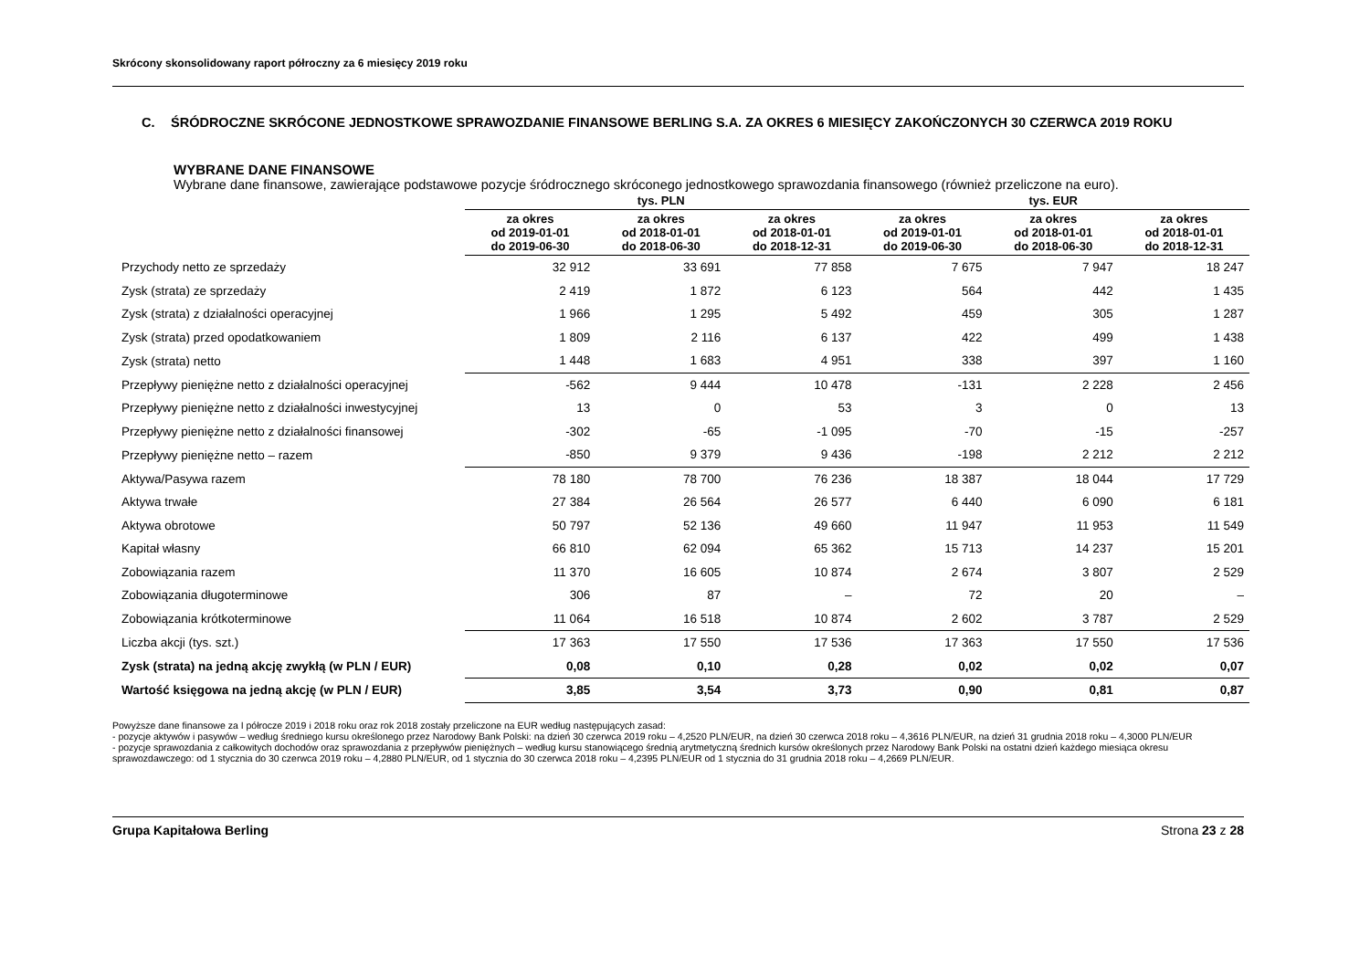Skrócony skonsolidowany raport półroczny za 6 miesięcy 2019 roku
C. ŚRÓDROCZNE SKRÓCONE JEDNOSTKOWE SPRAWOZDANIE FINANSOWE BERLING S.A. ZA OKRES 6 MIESIĘCY ZAKOŃCZONYCH 30 CZERWCA 2019 ROKU
WYBRANE DANE FINANSOWE
Wybrane dane finansowe, zawierające podstawowe pozycje śródrocznego skróconego jednostkowego sprawozdania finansowego (również przeliczone na euro).
| | tys. PLN | | | tys. EUR | | |
| --- | --- | --- | --- | --- | --- | --- |
| | za okres od 2019-01-01 do 2019-06-30 | za okres od 2018-01-01 do 2018-06-30 | za okres od 2018-01-01 do 2018-12-31 | za okres od 2019-01-01 do 2019-06-30 | za okres od 2018-01-01 do 2018-06-30 | za okres od 2018-01-01 do 2018-12-31 |
| Przychody netto ze sprzedaży | 32 912 | 33 691 | 77 858 | 7 675 | 7 947 | 18 247 |
| Zysk (strata) ze sprzedaży | 2 419 | 1 872 | 6 123 | 564 | 442 | 1 435 |
| Zysk (strata) z działalności operacyjnej | 1 966 | 1 295 | 5 492 | 459 | 305 | 1 287 |
| Zysk (strata) przed opodatkowaniem | 1 809 | 2 116 | 6 137 | 422 | 499 | 1 438 |
| Zysk (strata) netto | 1 448 | 1 683 | 4 951 | 338 | 397 | 1 160 |
| Przepływy pieniężne netto z działalności operacyjnej | -562 | 9 444 | 10 478 | -131 | 2 228 | 2 456 |
| Przepływy pieniężne netto z działalności inwestycyjnej | 13 | 0 | 53 | 3 | 0 | 13 |
| Przepływy pieniężne netto z działalności finansowej | -302 | -65 | -1 095 | -70 | -15 | -257 |
| Przepływy pieniężne netto – razem | -850 | 9 379 | 9 436 | -198 | 2 212 | 2 212 |
| Aktywa/Pasywa razem | 78 180 | 78 700 | 76 236 | 18 387 | 18 044 | 17 729 |
| Aktywa trwałe | 27 384 | 26 564 | 26 577 | 6 440 | 6 090 | 6 181 |
| Aktywa obrotowe | 50 797 | 52 136 | 49 660 | 11 947 | 11 953 | 11 549 |
| Kapitał własny | 66 810 | 62 094 | 65 362 | 15 713 | 14 237 | 15 201 |
| Zobowiązania razem | 11 370 | 16 605 | 10 874 | 2 674 | 3 807 | 2 529 |
| Zobowiązania długoterminowe | 306 | 87 | – | 72 | 20 | – |
| Zobowiązania krótkoterminowe | 11 064 | 16 518 | 10 874 | 2 602 | 3 787 | 2 529 |
| Liczba akcji (tys. szt.) | 17 363 | 17 550 | 17 536 | 17 363 | 17 550 | 17 536 |
| Zysk (strata) na jedną akcję zwykłą (w PLN / EUR) | 0,08 | 0,10 | 0,28 | 0,02 | 0,02 | 0,07 |
| Wartość księgowa na jedną akcję (w PLN / EUR) | 3,85 | 3,54 | 3,73 | 0,90 | 0,81 | 0,87 |
Powyższe dane finansowe za I półrocze 2019 i 2018 roku oraz rok 2018 zostały przeliczone na EUR według następujących zasad:
- pozycje aktywów i pasywów – według średniego kursu określonego przez Narodowy Bank Polski: na dzień 30 czerwca 2019 roku – 4,2520 PLN/EUR, na dzień 30 czerwca 2018 roku – 4,3616 PLN/EUR, na dzień 31 grudnia 2018 roku – 4,3000 PLN/EUR
- pozycje sprawozdania z całkowitych dochodów oraz sprawozdania z przepływów pieniężnych – według kursu stanowiącego średnią arytmetyczną średnich kursów określonych przez Narodowy Bank Polski na ostatni dzień każdego miesiąca okresu sprawozdawczego: od 1 stycznia do 30 czerwca 2019 roku – 4,2880 PLN/EUR, od 1 stycznia do 30 czerwca 2018 roku – 4,2395 PLN/EUR od 1 stycznia do 31 grudnia 2018 roku – 4,2669 PLN/EUR.
Grupa Kapitałowa Berling Strona 23 z 28